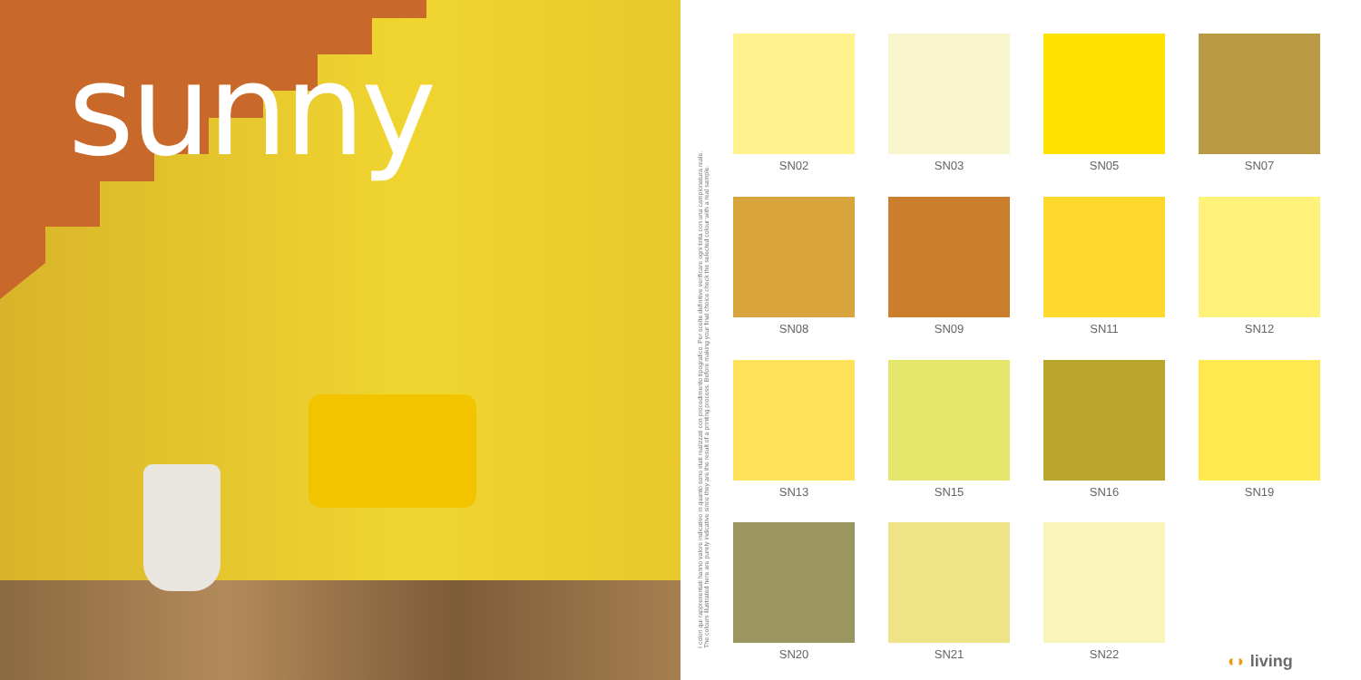sunny
I colori qui rappresentati hanno valore indicativo in quanto sono stati realizzati con procedimento tipografico. Per scelte definitive verificare ogni tinta con una campionatura reale.
The colours illustrated here are purely indicative since they are the result of a printing process. Before making your final choice check the selected colour with a real sample.
SN02
SN03
SN05
SN07
SN08
SN09
SN11
SN12
SN13
SN15
SN16
SN19
SN20
SN21
SN22
◖◗ living